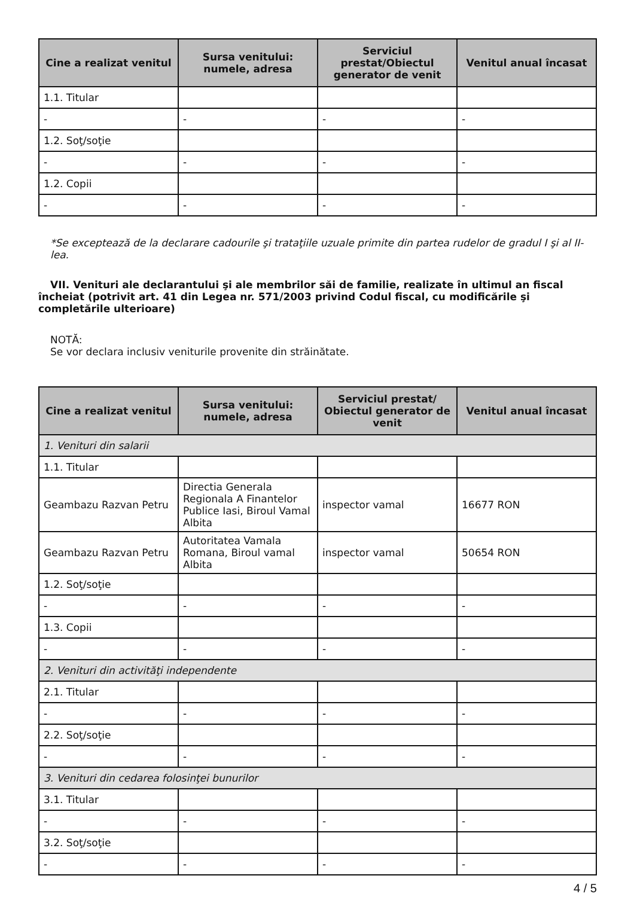| Cine a realizat venitul | Sursa venitului: numele, adresa | Serviciul prestat/Obiectul generator de venit | Venitul anual încasat |
| --- | --- | --- | --- |
| 1.1. Titular | | | |
| - | - | - | - |
| 1.2. Soţ/soţie | | | |
| - | - | - | - |
| 1.2. Copii | | | |
| - | - | - | - |
*Se exceptează de la declarare cadourile şi trataţiile uzuale primite din partea rudelor de gradul I şi al II-lea.
VII. Venituri ale declarantului şi ale membrilor săi de familie, realizate în ultimul an fiscal încheiat (potrivit art. 41 din Legea nr. 571/2003 privind Codul fiscal, cu modificările şi completările ulterioare)
NOTĂ:
Se vor declara inclusiv veniturile provenite din străinătate.
| Cine a realizat venitul | Sursa venitului: numele, adresa | Serviciul prestat/ Obiectul generator de venit | Venitul anual încasat |
| --- | --- | --- | --- |
| 1. Venituri din salarii | | | |
| 1.1. Titular | | | |
| Geambazu Razvan Petru | Directia Generala Regionala A Finantelor Publice Iasi, Biroul Vamal Albita | inspector vamal | 16677 RON |
| Geambazu Razvan Petru | Autoritatea Vamala Romana, Biroul vamal Albita | inspector vamal | 50654 RON |
| 1.2. Soţ/soţie | | | |
| - | - | - | - |
| 1.3. Copii | | | |
| - | - | - | - |
| 2. Venituri din activităţi independente | | | |
| 2.1. Titular | | | |
| - | - | - | - |
| 2.2. Soţ/soţie | | | |
| - | - | - | - |
| 3. Venituri din cedarea folosinţei bunurilor | | | |
| 3.1. Titular | | | |
| - | - | - | - |
| 3.2. Soţ/soţie | | | |
| - | - | - | - |
4 / 5